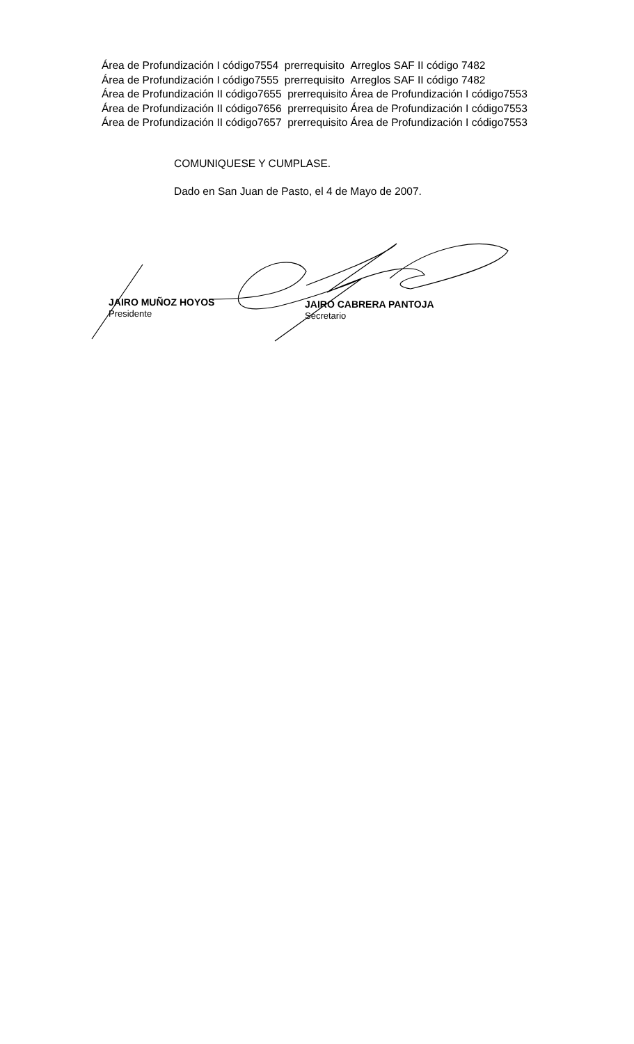Área de Profundización I código7554 prerrequisito Arreglos SAF II código 7482
Área de Profundización I código7555 prerrequisito Arreglos SAF II código 7482
Área de Profundización II código7655 prerrequisito Área de Profundización I código7553
Área de Profundización II código7656 prerrequisito Área de Profundización I código7553
Área de Profundización II código7657 prerrequisito Área de Profundización I código7553
COMUNIQUESE Y CUMPLASE.
Dado en San Juan de Pasto, el 4 de Mayo de 2007.
JAIRO MUÑOZ HOYOS
Presidente
JAIRO CABRERA PANTOJA
Secretario